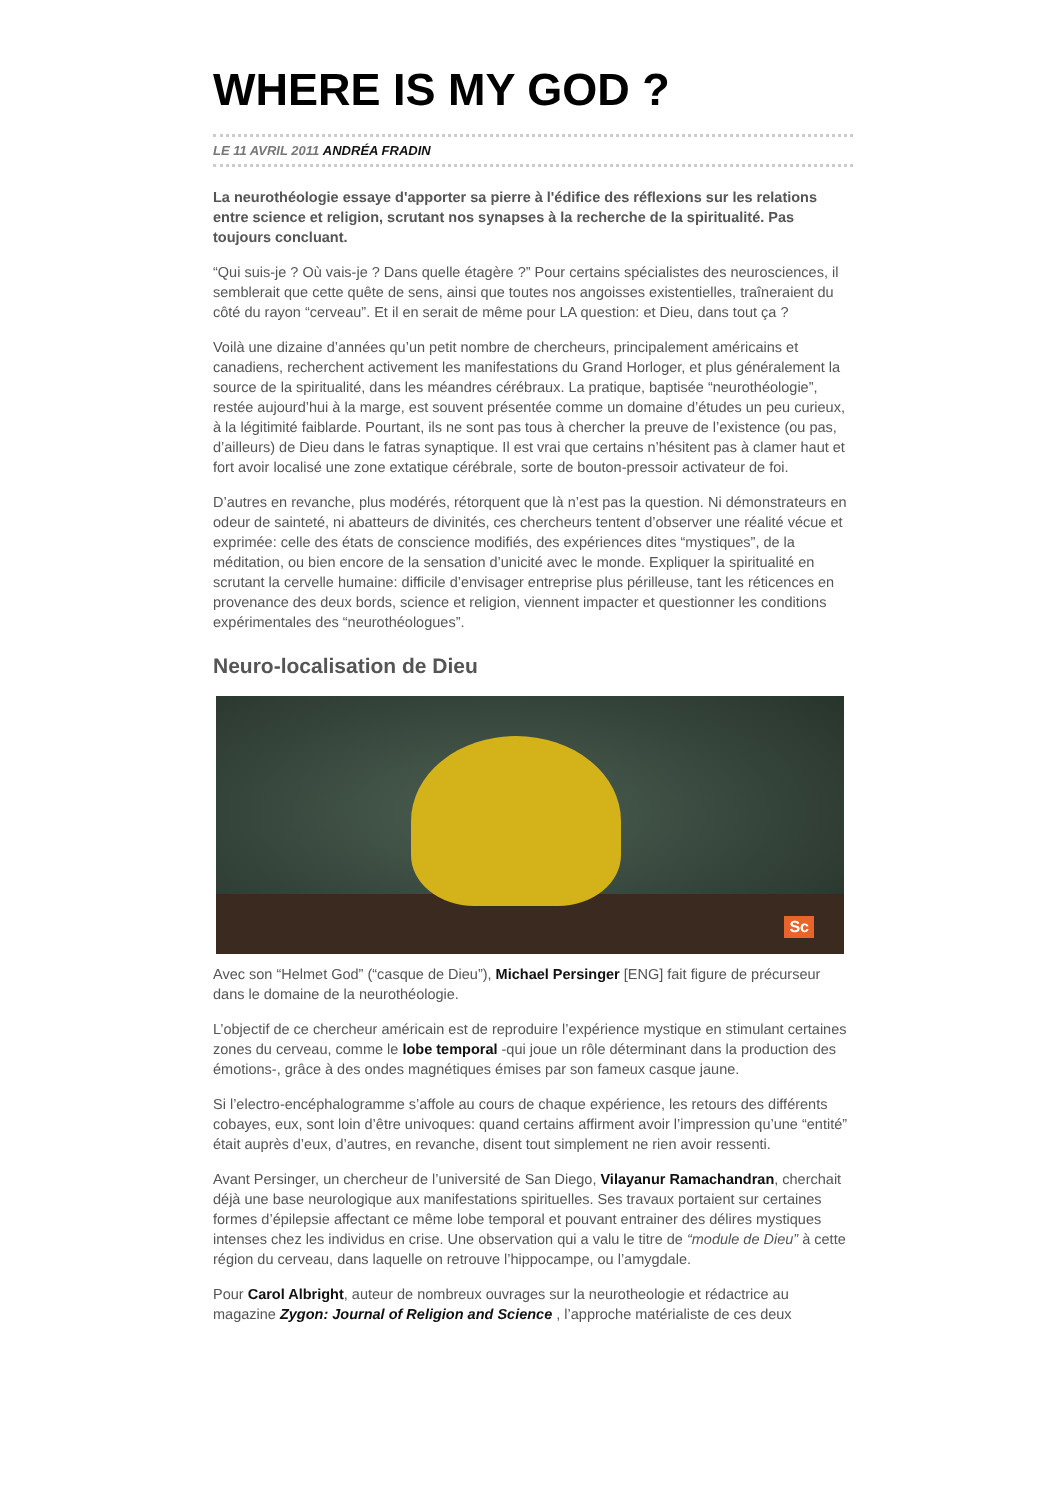WHERE IS MY GOD ?
LE 11 AVRIL 2011 ANDRÉA FRADIN
La neurothéologie essaye d'apporter sa pierre à l'édifice des réflexions sur les relations entre science et religion, scrutant nos synapses à la recherche de la spiritualité. Pas toujours concluant.
“Qui suis-je ? Où vais-je ? Dans quelle étagère ?” Pour certains spécialistes des neurosciences, il semblerait que cette quête de sens, ainsi que toutes nos angoisses existentielles, traîneraient du côté du rayon “cerveau”. Et il en serait de même pour LA question: et Dieu, dans tout ça ?
Voilà une dizaine d’années qu’un petit nombre de chercheurs, principalement américains et canadiens, recherchent activement les manifestations du Grand Horloger, et plus généralement la source de la spiritualité, dans les méandres cérébraux. La pratique, baptisée “neurothéologie”, restée aujourd’hui à la marge, est souvent présentée comme un domaine d’études un peu curieux, à la légitimité faiblarde. Pourtant, ils ne sont pas tous à chercher la preuve de l’existence (ou pas, d’ailleurs) de Dieu dans le fatras synaptique. Il est vrai que certains n’hésitent pas à clamer haut et fort avoir localisé une zone extatique cérébrale, sorte de bouton-pressoir activateur de foi.
D’autres en revanche, plus modérés, rétorquent que là n’est pas la question. Ni démonstrateurs en odeur de sainteté, ni abatteurs de divinités, ces chercheurs tentent d’observer une réalité vécue et exprimée: celle des états de conscience modifiés, des expériences dites “mystiques”, de la méditation, ou bien encore de la sensation d’unicité avec le monde. Expliquer la spiritualité en scrutant la cervelle humaine: difficile d’envisager entreprise plus périlleuse, tant les réticences en provenance des deux bords, science et religion, viennent impacter et questionner les conditions expérimentales des “neurothéologues”.
Neuro-localisation de Dieu
Sc
Avec son “Helmet God” (“casque de Dieu”), Michael Persinger [ENG] fait figure de précurseur dans le domaine de la neurothéologie.
L’objectif de ce chercheur américain est de reproduire l’expérience mystique en stimulant certaines zones du cerveau, comme le lobe temporal -qui joue un rôle déterminant dans la production des émotions-, grâce à des ondes magnétiques émises par son fameux casque jaune.
Si l’electro-encéphalogramme s’affole au cours de chaque expérience, les retours des différents cobayes, eux, sont loin d’être univoques: quand certains affirment avoir l’impression qu’une “entité” était auprès d’eux, d’autres, en revanche, disent tout simplement ne rien avoir ressenti.
Avant Persinger, un chercheur de l’université de San Diego, Vilayanur Ramachandran, cherchait déjà une base neurologique aux manifestations spirituelles. Ses travaux portaient sur certaines formes d’épilepsie affectant ce même lobe temporal et pouvant entrainer des délires mystiques intenses chez les individus en crise. Une observation qui a valu le titre de “module de Dieu” à cette région du cerveau, dans laquelle on retrouve l’hippocampe, ou l’amygdale.
Pour Carol Albright, auteur de nombreux ouvrages sur la neurotheologie et rédactrice au magazine Zygon: Journal of Religion and Science , l’approche matérialiste de ces deux